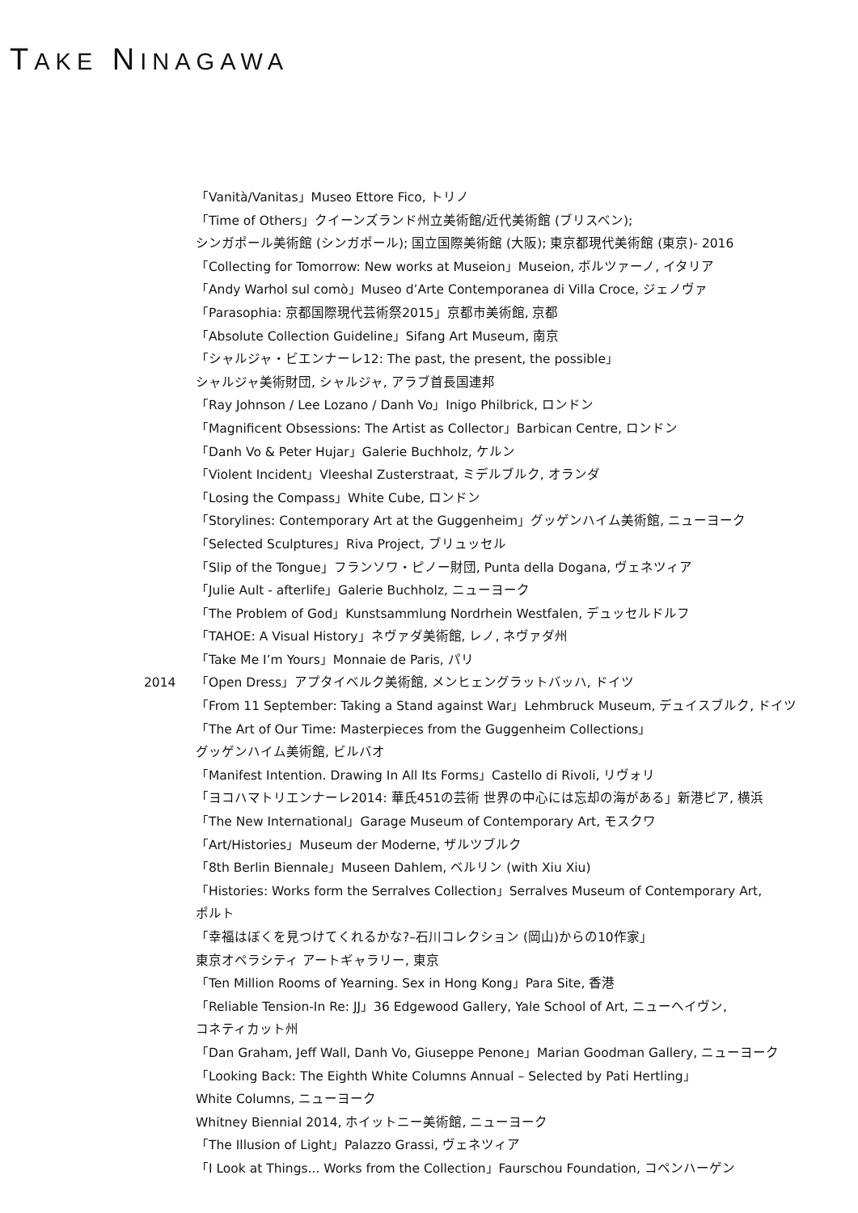TAKE NINAGAWA
「Vanità/Vanitas」Museo Ettore Fico, トリノ
「Time of Others」クイーンズランド州立美術館/近代美術館 (ブリスベン);
シンガポール美術館 (シンガポール); 国立国際美術館 (大阪); 東京都現代美術館 (東京)- 2016
「Collecting for Tomorrow: New works at Museion」Museion, ボルツァーノ, イタリア
「Andy Warhol sul comò」Museo d’Arte Contemporanea di Villa Croce, ジェノヴァ
「Parasophia: 京都国際現代芸術祭2015」京都市美術館, 京都
「Absolute Collection Guideline」Sifang Art Museum, 南京
「シャルジャ・ビエンナーレ12: The past, the present, the possible」
シャルジャ美術財団, シャルジャ, アラブ首長国連邦
「Ray Johnson / Lee Lozano / Danh Vo」Inigo Philbrick, ロンドン
「Magnificent Obsessions: The Artist as Collector」Barbican Centre, ロンドン
「Danh Vo & Peter Hujar」Galerie Buchholz, ケルン
「Violent Incident」Vleeshal Zusterstraat, ミデルブルク, オランダ
「Losing the Compass」White Cube, ロンドン
「Storylines: Contemporary Art at the Guggenheim」グッゲンハイム美術館, ニューヨーク
「Selected Sculptures」Riva Project, ブリュッセル
「Slip of the Tongue」フランソワ・ピノー財団, Punta della Dogana, ヴェネツィア
「Julie Ault - afterlife」Galerie Buchholz, ニューヨーク
「The Problem of God」Kunstsammlung Nordrhein Westfalen, デュッセルドルフ
「TAHOE: A Visual History」ネヴァダ美術館, レノ, ネヴァダ州
「Take Me I’m Yours」Monnaie de Paris, パリ
2014 「Open Dress」アプタイベルク美術館, メンヒェングラットバッハ, ドイツ
「From 11 September: Taking a Stand against War」Lehmbruck Museum, デュイスブルク, ドイツ
「The Art of Our Time: Masterpieces from the Guggenheim Collections」
グッゲンハイム美術館, ビルバオ
「Manifest Intention. Drawing In All Its Forms」Castello di Rivoli, リヴォリ
「ヨコハマトリエンナーレ2014: 華氏451の芸術 世界の中心には忘却の海がある」新港ピア, 横浜
「The New International」Garage Museum of Contemporary Art, モスクワ
「Art/Histories」Museum der Moderne, ザルツブルク
「8th Berlin Biennale」Museen Dahlem, ベルリン (with Xiu Xiu)
「Histories: Works form the Serralves Collection」Serralves Museum of Contemporary Art,
ポルト
「幸福はぼくを見つけてくれるかな?–石川コレクション (岡山)からの10作家」
東京オペラシティ アートギャラリー, 東京
「Ten Million Rooms of Yearning. Sex in Hong Kong」Para Site, 香港
「Reliable Tension-In Re: JJ」36 Edgewood Gallery, Yale School of Art, ニューヘイヴン,
コネティカット州
「Dan Graham, Jeff Wall, Danh Vo, Giuseppe Penone」Marian Goodman Gallery, ニューヨーク
「Looking Back: The Eighth White Columns Annual – Selected by Pati Hertling」
White Columns, ニューヨーク
Whitney Biennial 2014, ホイットニー美術館, ニューヨーク
「The Illusion of Light」Palazzo Grassi, ヴェネツィア
「I Look at Things... Works from the Collection」Faurschou Foundation, コペンハーゲン